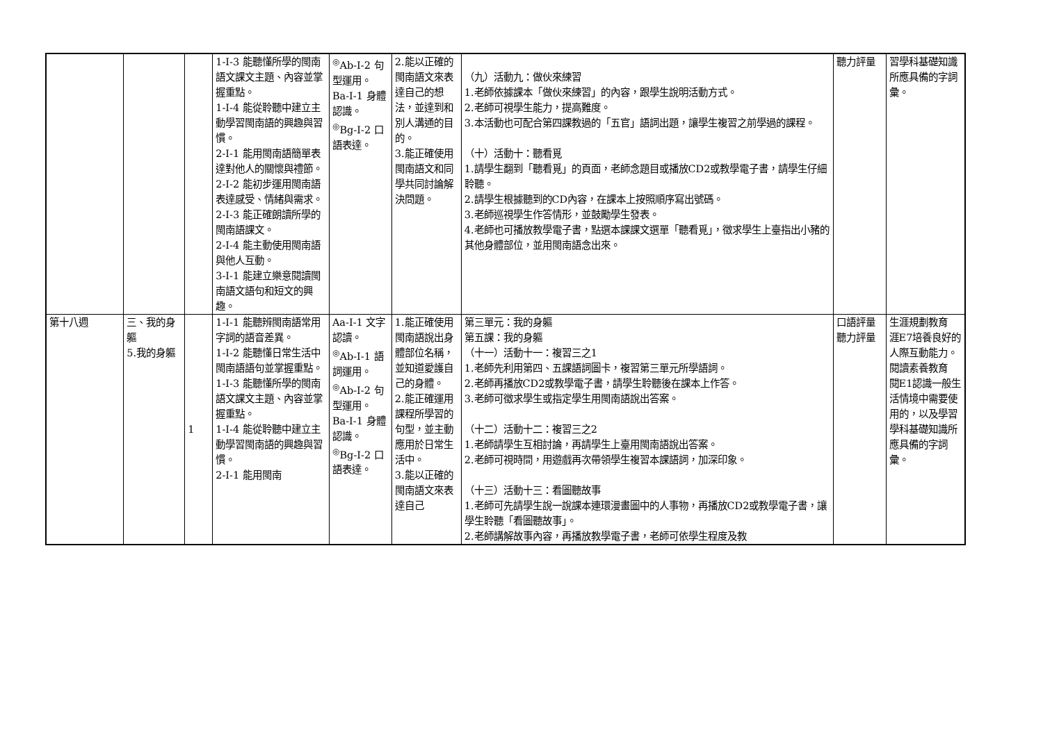| | | | 1-Ⅰ-3 能聽懂所學的閩南語文課文主題、內容並掌握重點。 1-Ⅰ-4 能從聆聽中建立主動學習閩南語的興趣與習慣。 2-Ⅰ-1 能用閩南語簡單表達對他人的關懷與禮節。 2-Ⅰ-2 能初步運用閩南語表達感受、情緒與需求。 2-Ⅰ-3 能正確朗讀所學的閩南語課文。 2-Ⅰ-4 能主動使用閩南語與他人互動。 3-Ⅰ-1 能建立樂意閱讀閩南語文語句和短文的興趣。 | <sup>◎</sup>Ab-Ⅰ-2 句型運用。 Ba-Ⅰ-1 身體認識。 <sup>◎</sup>Bg-Ⅰ-2 口語表達。 | 2.能以正確的閩南語文來表達自己的想法，並達到和別人溝通的目的。 3.能正確使用閩南語文和同學共同討論解決問題。 | （九）活動九：做伙來練習 1.老師依據課本「做伙來練習」的內容，跟學生說明活動方式。 2.老師可視學生能力，提高難度。 3.本活動也可配合第四課教過的「五官」語詞出題，讓學生複習之前學過的課程。 （十）活動十：聽看覓 1.請學生翻到「聽看覓」的頁面，老師念題目或播放CD2或教學電子書，請學生仔細聆聽。 2.請學生根據聽到的CD內容，在課本上按照順序寫出號碼。 3.老師巡視學生作答情形，並鼓勵學生發表。 4.老師也可播放教學電子書，點選本課課文選單「聽看覓」，徵求學生上臺指出小豬的其他身體部位，並用閩南語念出來。 | 聽力評量 | 習學科基礎知識所應具備的字詞彙。 |
| 第十八週 | 三、我的身軀 5.我的身軀 | 1 | 1-Ⅰ-1 能聽辨閩南語常用字詞的語音差異。 1-Ⅰ-2 能聽懂日常生活中閩南語語句並掌握重點。 1-Ⅰ-3 能聽懂所學的閩南語文課文主題、內容並掌握重點。 1-Ⅰ-4 能從聆聽中建立主動學習閩南語的興趣與習慣。 2-Ⅰ-1 能用閩南 | Aa-Ⅰ-1 文字認讀。 <sup>◎</sup>Ab-Ⅰ-1 語詞運用。 <sup>◎</sup>Ab-Ⅰ-2 句型運用。 Ba-Ⅰ-1 身體認識。 <sup>◎</sup>Bg-Ⅰ-2 口語表達。 | 1.能正確使用閩南語說出身體部位名稱，並知道愛護自己的身體。 2.能正確運用課程所學習的句型，並主動應用於日常生活中。 3.能以正確的閩南語文來表達自己 | 第三單元：我的身軀 第五課：我的身軀 （十一）活動十一：複習三之1 1.老師先利用第四、五課語詞圖卡，複習第三單元所學語詞。 2.老師再播放CD2或教學電子書，請學生聆聽後在課本上作答。 3.老師可徵求學生或指定學生用閩南語說出答案。 （十二）活動十二：複習三之2 1.老師請學生互相討論，再請學生上臺用閩南語說出答案。 2.老師可視時間，用遊戲再次帶領學生複習本課語詞，加深印象。 （十三）活動十三：看圖聽故事 1.老師可先請學生說一說課本連環漫畫圖中的人事物，再播放CD2或教學電子書，讓學生聆聽「看圖聽故事」。 2.老師講解故事內容，再播放教學電子書，老師可依學生程度及教 | 口語評量 聽力評量 | 生涯規劃教育 涯E7培養良好的人際互動能力。 閱讀素養教育 閱E1認識一般生活情境中需要使用的，以及學習學科基礎知識所應具備的字詞彙。 |